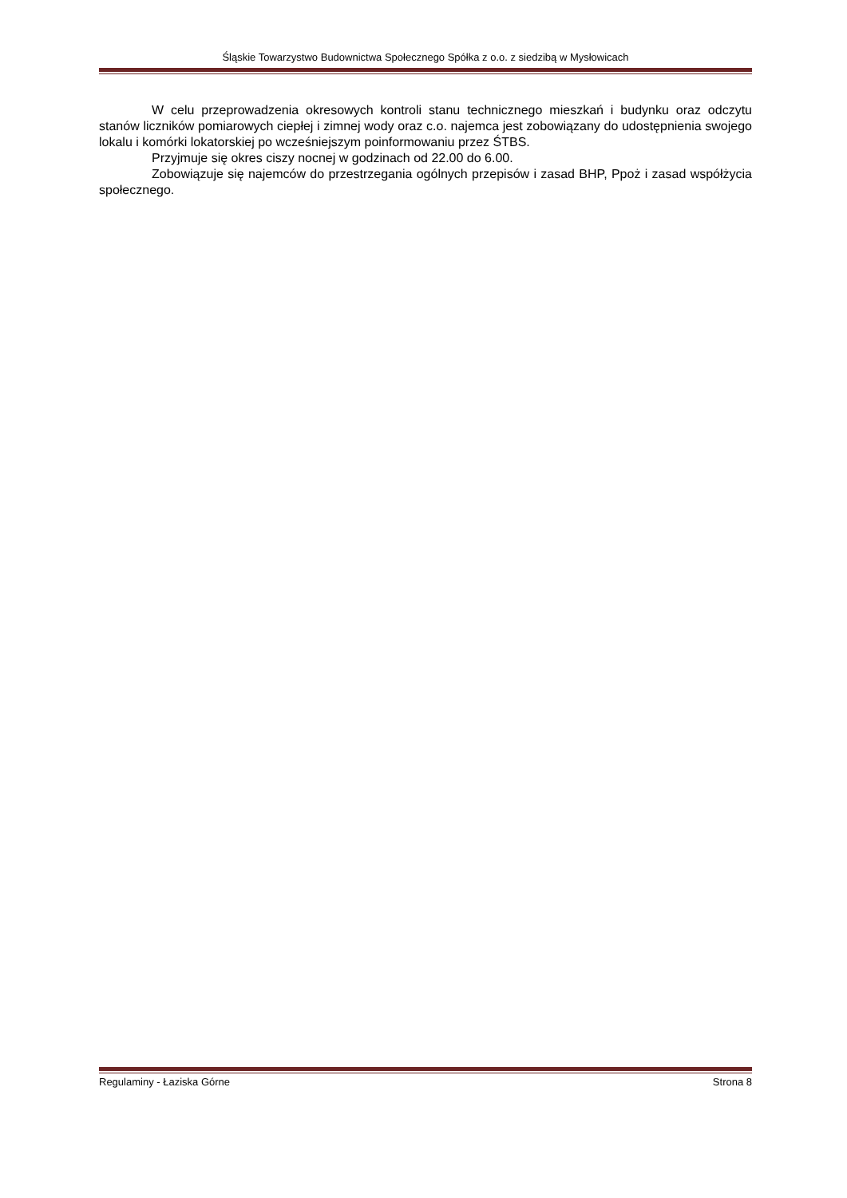Śląskie Towarzystwo Budownictwa Społecznego Spółka z o.o. z siedzibą w Mysłowicach
W celu przeprowadzenia okresowych kontroli stanu technicznego mieszkań i budynku oraz odczytu stanów liczników pomiarowych ciepłej i zimnej wody oraz c.o. najemca jest zobowiązany do udostępnienia swojego lokalu i komórki lokatorskiej po wcześniejszym poinformowaniu przez ŚTBS.
Przyjmuje się okres ciszy nocnej w godzinach od 22.00 do 6.00.
Zobowiązuje się najemców do przestrzegania ogólnych przepisów i zasad BHP, Ppoż i zasad współżycia społecznego.
Regulaminy - Łaziska Górne Strona 8